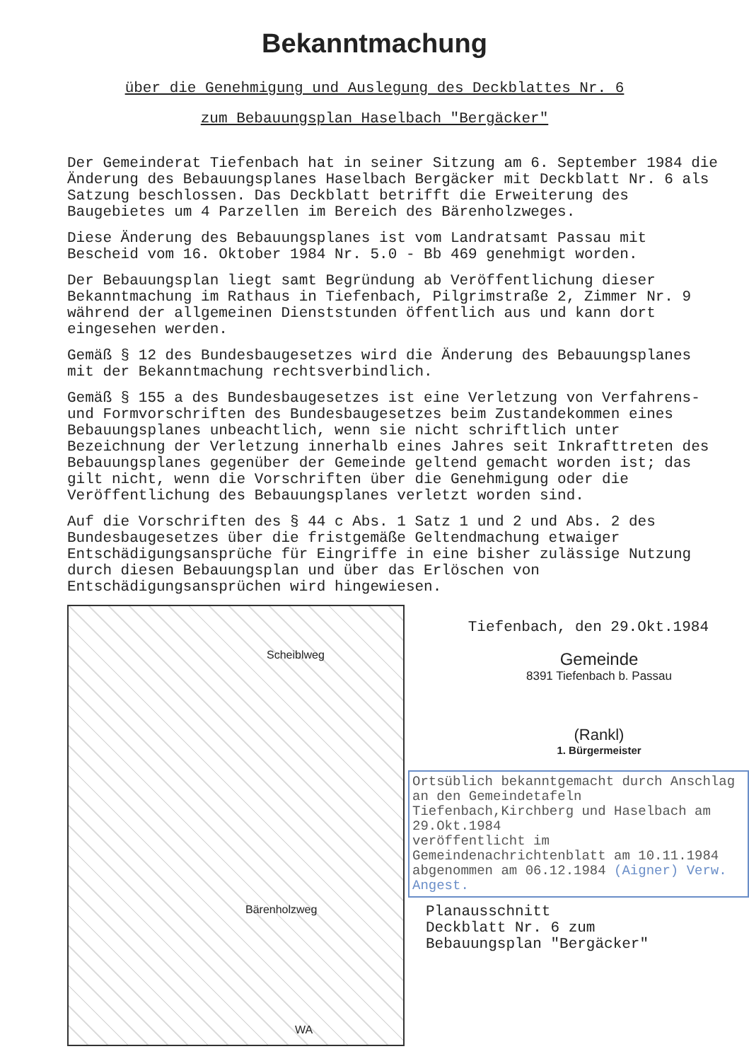Bekanntmachung
über die Genehmigung und Auslegung des Deckblattes Nr. 6
zum Bebauungsplan Haselbach "Bergäcker"
Der Gemeinderat Tiefenbach hat in seiner Sitzung am 6. September 1984 die Änderung des Bebauungsplanes Haselbach Bergäcker mit Deckblatt Nr. 6 als Satzung beschlossen. Das Deckblatt betrifft die Erweiterung des Baugebietes um 4 Parzellen im Bereich des Bärenholzweges.
Diese Änderung des Bebauungsplanes ist vom Landratsamt Passau mit Bescheid vom 16. Oktober 1984 Nr. 5.0 - Bb 469 genehmigt worden.
Der Bebauungsplan liegt samt Begründung ab Veröffentlichung dieser Bekanntmachung im Rathaus in Tiefenbach, Pilgrimstraße 2, Zimmer Nr. 9 während der allgemeinen Dienststunden öffentlich aus und kann dort eingesehen werden.
Gemäß § 12 des Bundesbaugesetzes wird die Änderung des Bebauungsplanes mit der Bekanntmachung rechtsverbindlich.
Gemäß § 155 a des Bundesbaugesetzes ist eine Verletzung von Verfahrens- und Formvorschriften des Bundesbaugesetzes beim Zustandekommen eines Bebauungsplanes unbeachtlich, wenn sie nicht schriftlich unter Bezeichnung der Verletzung innerhalb eines Jahres seit Inkrafttreten des Bebauungsplanes gegenüber der Gemeinde geltend gemacht worden ist; das gilt nicht, wenn die Vorschriften über die Genehmigung oder die Veröffentlichung des Bebauungsplanes verletzt worden sind.
Auf die Vorschriften des § 44 c Abs. 1 Satz 1 und 2 und Abs. 2 des Bundesbaugesetzes über die fristgemäße Geltendmachung etwaiger Entschädigungsansprüche für Eingriffe in eine bisher zulässige Nutzung durch diesen Bebauungsplan und über das Erlöschen von Entschädigungsansprüchen wird hingewiesen.
Scheiblweg
Bärenholzweg
WA
Tiefenbach, den 29.Okt.1984
Gemeinde
8391 Tiefenbach b. Passau
(Rankl)
1. Bürgermeister
Ortsüblich bekanntgemacht durch Anschlag an den Gemeindetafeln Tiefenbach,Kirchberg und Haselbach am 29.Okt.1984
veröffentlicht im Gemeindenachrichtenblatt am 10.11.1984
abgenommen am 06.12.1984 (Aigner) Verw. Angest.
Planausschnitt
Deckblatt Nr. 6 zum
Bebauungsplan "Bergäcker"